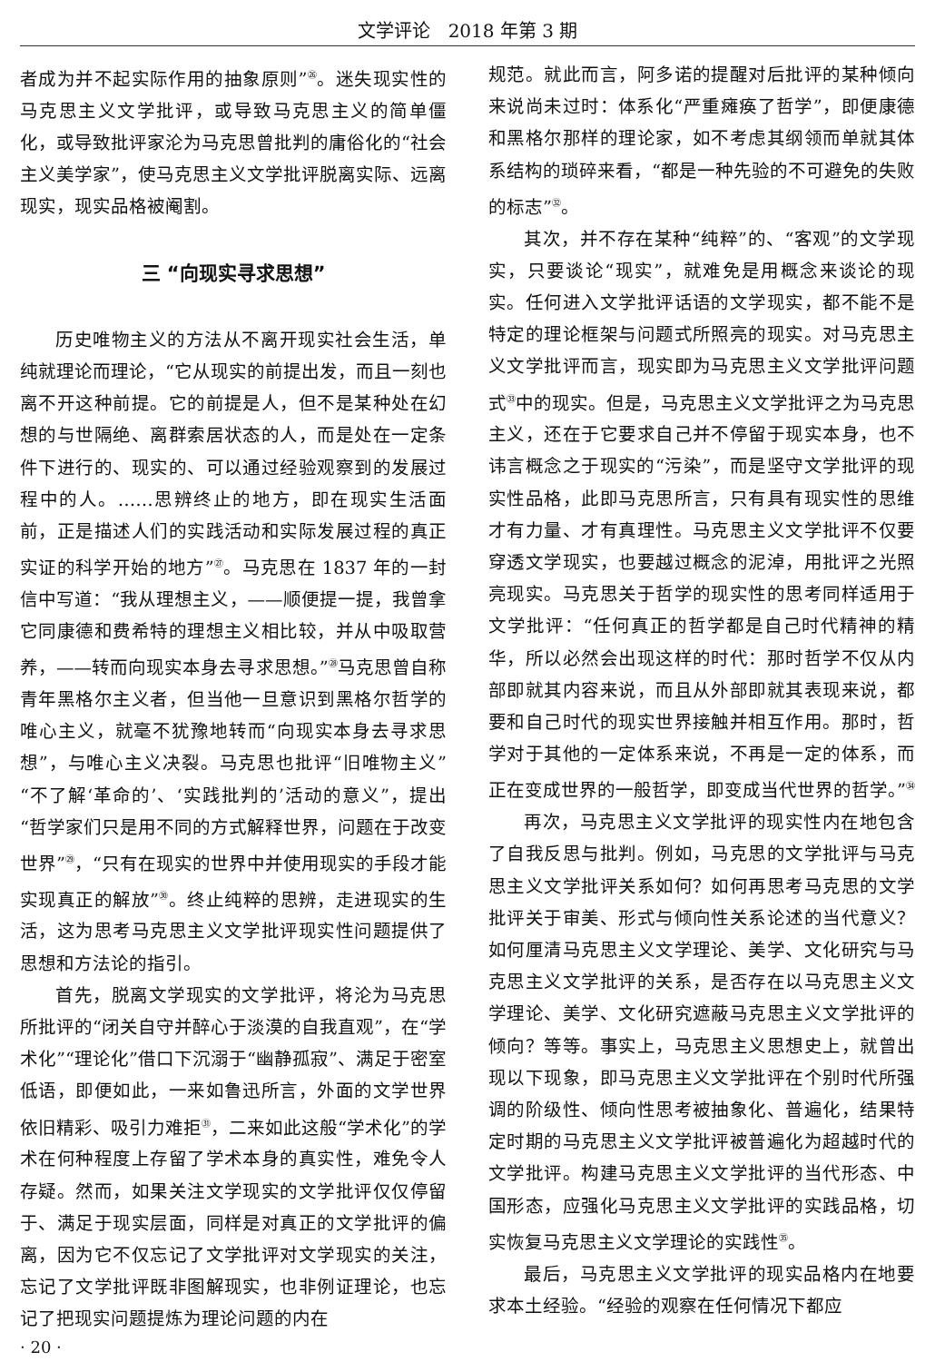文学评论　2018 年第 3 期
者成为并不起实际作用的抽象原则”<sup>㉖</sup>。迷失现实性的马克思主义文学批评，或导致马克思主义的简单僵化，或导致批评家沦为马克思曾批判的庸俗化的“社会主义美学家”，使马克思主义文学批评脱离实际、远离现实，现实品格被阉割。
三 “向现实寻求思想”
历史唯物主义的方法从不离开现实社会生活，单纯就理论而理论，“它从现实的前提出发，而且一刻也离不开这种前提。它的前提是人，但不是某种处在幻想的与世隔绝、离群索居状态的人，而是处在一定条件下进行的、现实的、可以通过经验观察到的发展过程中的人。……思辨终止的地方，即在现实生活面前，正是描述人们的实践活动和实际发展过程的真正实证的科学开始的地方”<sup>㉗</sup>。马克思在 1837 年的一封信中写道：“我从理想主义，——顺便提一提，我曾拿它同康德和费希特的理想主义相比较，并从中吸取营养，——转而向现实本身去寻求思想。”<sup>㉘</sup>马克思曾自称青年黑格尔主义者，但当他一旦意识到黑格尔哲学的唯心主义，就毫不犹豫地转而“向现实本身去寻求思想”，与唯心主义决裂。马克思也批评“旧唯物主义”“不了解‘革命的’、‘实践批判的’活动的意义”，提出“哲学家们只是用不同的方式解释世界，问题在于改变世界”<sup>㉙</sup>，“只有在现实的世界中并使用现实的手段才能实现真正的解放”<sup>㉚</sup>。终止纯粹的思辨，走进现实的生活，这为思考马克思主义文学批评现实性问题提供了思想和方法论的指引。
首先，脱离文学现实的文学批评，将沦为马克思所批评的“闭关自守并醉心于淡漠的自我直观”，在“学术化”“理论化”借口下沉溺于“幽静孤寂”、满足于密室低语，即便如此，一来如鲁迅所言，外面的文学世界依旧精彩、吸引力难拒<sup>㉛</sup>，二来如此这般“学术化”的学术在何种程度上存留了学术本身的真实性，难免令人存疑。然而，如果关注文学现实的文学批评仅仅停留于、满足于现实层面，同样是对真正的文学批评的偏离，因为它不仅忘记了文学批评对文学现实的关注，忘记了文学批评既非图解现实，也非例证理论，也忘记了把现实问题提炼为理论问题的内在
规范。就此而言，阿多诺的提醒对后批评的某种倾向来说尚未过时：体系化“严重瘫痪了哲学”，即便康德和黑格尔那样的理论家，如不考虑其纲领而单就其体系结构的琐碎来看，“都是一种先验的不可避免的失败的标志”<sup>㉜</sup>。
其次，并不存在某种“纯粹”的、“客观”的文学现实，只要谈论“现实”，就难免是用概念来谈论的现实。任何进入文学批评话语的文学现实，都不能不是特定的理论框架与问题式所照亮的现实。对马克思主义文学批评而言，现实即为马克思主义文学批评问题式<sup>㉝</sup>中的现实。但是，马克思主义文学批评之为马克思主义，还在于它要求自己并不停留于现实本身，也不讳言概念之于现实的“污染”，而是坚守文学批评的现实性品格，此即马克思所言，只有具有现实性的思维才有力量、才有真理性。马克思主义文学批评不仅要穿透文学现实，也要越过概念的泥淖，用批评之光照亮现实。马克思关于哲学的现实性的思考同样适用于文学批评：“任何真正的哲学都是自己时代精神的精华，所以必然会出现这样的时代：那时哲学不仅从内部即就其内容来说，而且从外部即就其表现来说，都要和自己时代的现实世界接触并相互作用。那时，哲学对于其他的一定体系来说，不再是一定的体系，而正在变成世界的一般哲学，即变成当代世界的哲学。”<sup>㉞</sup>
再次，马克思主义文学批评的现实性内在地包含了自我反思与批判。例如，马克思的文学批评与马克思主义文学批评关系如何？如何再思考马克思的文学批评关于审美、形式与倾向性关系论述的当代意义？如何厘清马克思主义文学理论、美学、文化研究与马克思主义文学批评的关系，是否存在以马克思主义文学理论、美学、文化研究遮蔽马克思主义文学批评的倾向？等等。事实上，马克思主义思想史上，就曾出现以下现象，即马克思主义文学批评在个别时代所强调的阶级性、倾向性思考被抽象化、普遍化，结果特定时期的马克思主义文学批评被普遍化为超越时代的文学批评。构建马克思主义文学批评的当代形态、中国形态，应强化马克思主义文学批评的实践品格，切实恢复马克思主义文学理论的实践性<sup>㉟</sup>。
最后，马克思主义文学批评的现实品格内在地要求本土经验。“经验的观察在任何情况下都应
· 20 ·